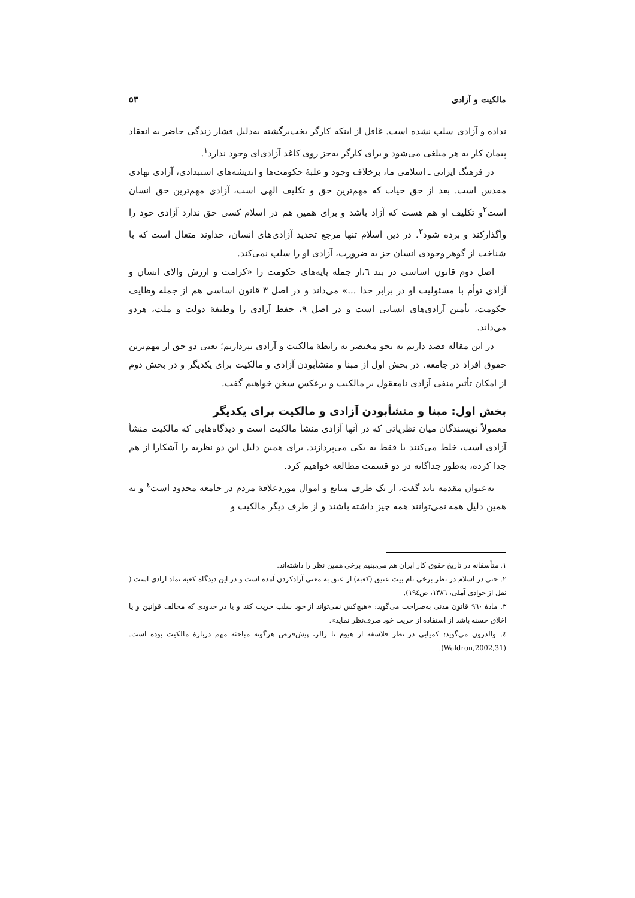مالکیت و آزادی ۵۳
نداده و آزادی سلب نشده است. غافل از اینکه کارگر بخت‌برگشته به‌دلیل فشار زندگی حاضر به انعقاد پیمان کار به هر مبلغی می‌شود و برای کارگر به‌جز روی کاغذ آزادی‌ای وجود ندارد<sup>۱</sup>.
در فرهنگ ایرانی ـ اسلامی ما، برخلاف وجود و غلبهٔ حکومت‌ها و اندیشه‌های استبدادی، آزادی نهادی مقدس است. بعد از حق حیات که مهم‌ترین حق و تکلیف الهی است، آزادی مهم‌ترین حق انسان است<sup>۲</sup>و تکلیف او هم هست که آزاد باشد و برای همین هم در اسلام کسی حق ندارد آزادی خود را واگذارکند و برده شود<sup>۳</sup>. در دین اسلام تنها مرجع تحدید آزادی‌های انسان، خداوند متعال است که با شناخت از گوهر وجودی انسان جز به ضرورت، آزادی او را سلب نمی‌کند.
اصل دوم قانون اساسی در بند ٦،از جمله پایه‌های حکومت را «کرامت و ارزش والای انسان و آزادی توأم با مسئولیت او در برابر خدا ...» می‌داند و در اصل ۳ قانون اساسی هم از جمله وظایف حکومت، تأمین آزادی‌های انسانی است و در اصل ۹، حفظ آزادی را وظیفهٔ دولت و ملت، هردو می‌داند.
در این مقاله قصد داریم به نحو مختصر به رابطهٔ مالکیت و آزادی بپردازیم؛ یعنی دو حق از مهم‌ترین حقوق افراد در جامعه. در بخش اول از مبنا و منشأبودن آزادی و مالکیت برای یکدیگر و در بخش دوم از امکان تأثیر منفی آزادی نامعقول بر مالکیت و برعکس سخن خواهیم گفت.
بخش اول: مبنا و منشأبودن آزادی و مالکیت برای یکدیگر
معمولاً نویسندگان میان نظریاتی که در آنها آزادی منشأ مالکیت است و دیدگاه‌هایی که مالکیت منشأ آزادی است، خلط می‌کنند یا فقط به یکی می‌پردازند. برای همین دلیل این دو نظریه را آشکارا از هم جدا کرده، به‌طور جداگانه در دو قسمت مطالعه خواهیم کرد.
به‌عنوان مقدمه باید گفت، از یک طرف منابع و اموال موردعلاقهٔ مردم در جامعه محدود است<sup>٤</sup> و به همین دلیل همه نمی‌توانند همه چیز داشته باشند و از طرف دیگر مالکیت و
۱. متأسفانه در تاریخ حقوق کار ایران هم می‌بینیم برخی همین نظر را داشته‌اند.
۲. حتی در اسلام در نظر برخی نام بیت عتیق (کعبه) از عتق به معنی آزادکردن آمده است و در این دیدگاه کعبه نماد آزادی است ( نقل از جوادی آملی، ١٣٨٦، ص١٩٤).
۳. مادهٔ ٩٦٠ قانون مدنی به‌صراحت می‌گوید: «هیچ‌کس نمی‌تواند از خود سلب حریت کند و یا در حدودی که مخالف قوانین و یا اخلاق حسنه باشد از استفاده از حریت خود صرف‌نظر نماید».
٤. والدرون می‌گوید: کمیابی در نظر فلاسفه از هیوم تا رالز، پیش‌فرض هرگونه مباحثه مهم دربارهٔ مالکیت بوده است.(Waldron,2002,31).